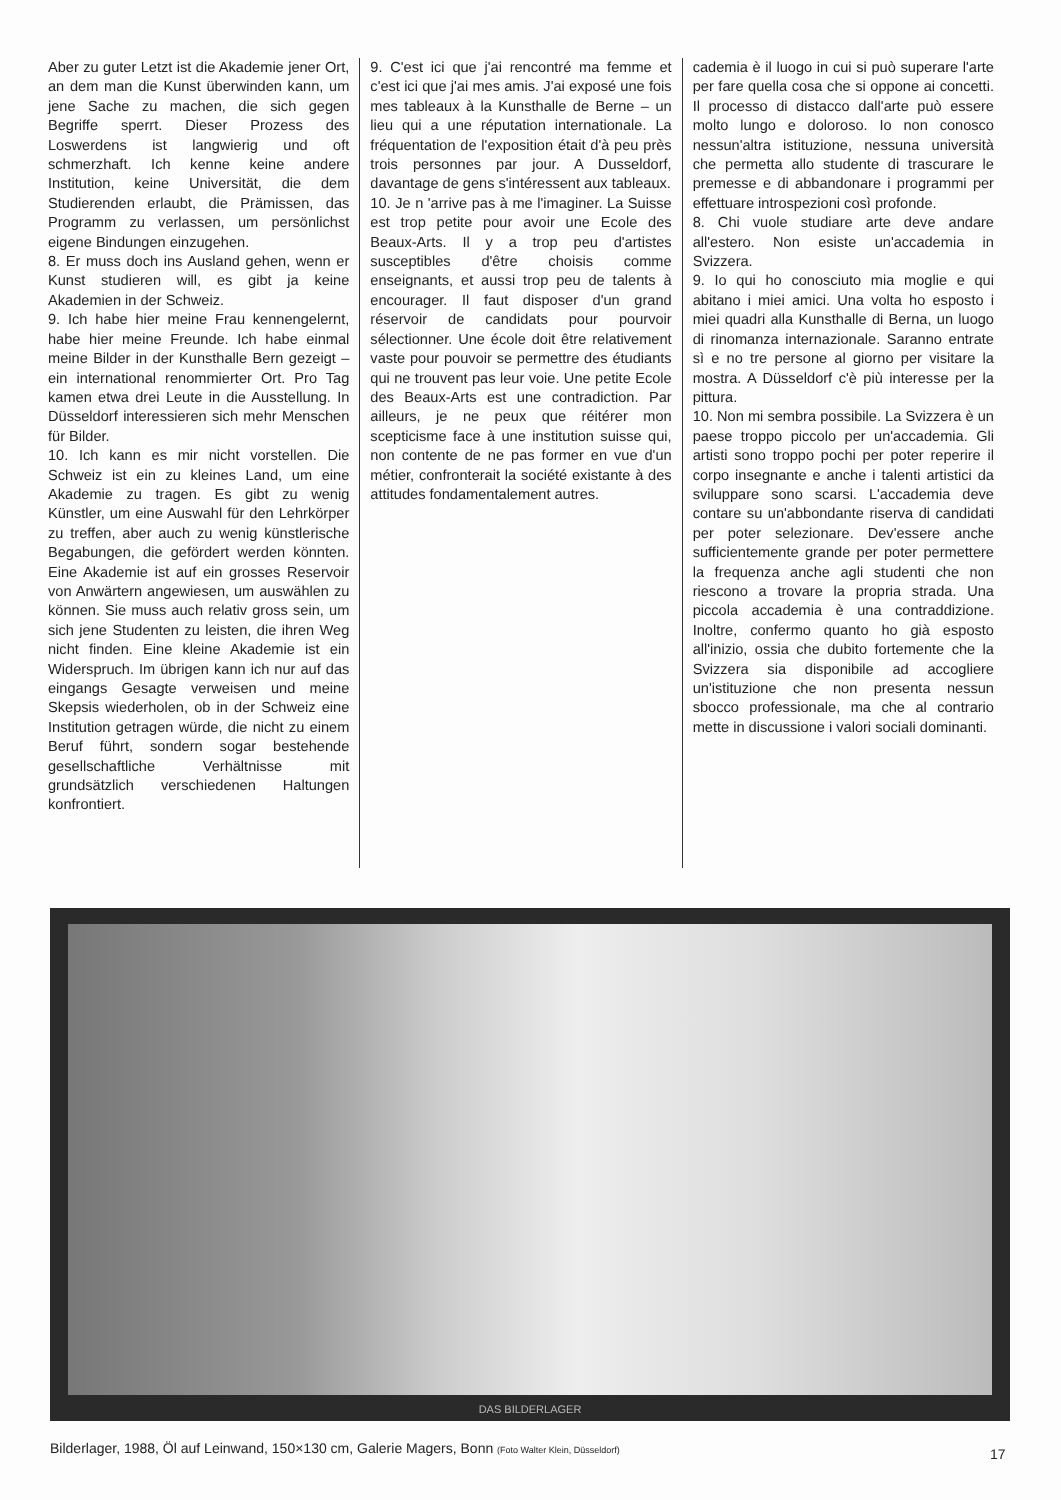Aber zu guter Letzt ist die Akademie jener Ort, an dem man die Kunst überwinden kann, um jene Sache zu machen, die sich gegen Begriffe sperrt. Dieser Prozess des Loswerdens ist langwierig und oft schmerzhaft. Ich kenne keine andere Institution, keine Universität, die dem Studierenden erlaubt, die Prämissen, das Programm zu verlassen, um persönlichst eigene Bindungen einzugehen.
8. Er muss doch ins Ausland gehen, wenn er Kunst studieren will, es gibt ja keine Akademien in der Schweiz.
9. Ich habe hier meine Frau kennengelernt, habe hier meine Freunde. Ich habe einmal meine Bilder in der Kunsthalle Bern gezeigt – ein international renommierter Ort. Pro Tag kamen etwa drei Leute in die Ausstellung. In Düsseldorf interessieren sich mehr Menschen für Bilder.
10. Ich kann es mir nicht vorstellen. Die Schweiz ist ein zu kleines Land, um eine Akademie zu tragen. Es gibt zu wenig Künstler, um eine Auswahl für den Lehrkörper zu treffen, aber auch zu wenig künstlerische Begabungen, die gefördert werden könnten. Eine Akademie ist auf ein grosses Reservoir von Anwärtern angewiesen, um auswählen zu können. Sie muss auch relativ gross sein, um sich jene Studenten zu leisten, die ihren Weg nicht finden. Eine kleine Akademie ist ein Widerspruch. Im übrigen kann ich nur auf das eingangs Gesagte verweisen und meine Skepsis wiederholen, ob in der Schweiz eine Institution getragen würde, die nicht zu einem Beruf führt, sondern sogar bestehende gesellschaftliche Verhältnisse mit grundsätzlich verschiedenen Haltungen konfrontiert.
9. C'est ici que j'ai rencontré ma femme et c'est ici que j'ai mes amis. J'ai exposé une fois mes tableaux à la Kunsthalle de Berne – un lieu qui a une réputation internationale. La fréquentation de l'exposition était d'à peu près trois personnes par jour. A Dusseldorf, davantage de gens s'intéressent aux tableaux.
10. Je n 'arrive pas à me l'imaginer. La Suisse est trop petite pour avoir une Ecole des Beaux-Arts. Il y a trop peu d'artistes susceptibles d'être choisis comme enseignants, et aussi trop peu de talents à encourager. Il faut disposer d'un grand réservoir de candidats pour pourvoir sélectionner. Une école doit être relativement vaste pour pouvoir se permettre des étudiants qui ne trouvent pas leur voie. Une petite Ecole des Beaux-Arts est une contradiction. Par ailleurs, je ne peux que réitérer mon scepticisme face à une institution suisse qui, non contente de ne pas former en vue d'un métier, confronterait la société existante à des attitudes fondamentalement autres.
cademia è il luogo in cui si può superare l'arte per fare quella cosa che si oppone ai concetti. Il processo di distacco dall'arte può essere molto lungo e doloroso. Io non conosco nessun'altra istituzione, nessuna università che permetta allo studente di trascurare le premesse e di abbandonare i programmi per effettuare introspezioni così profonde.
8. Chi vuole studiare arte deve andare all'estero. Non esiste un'accademia in Svizzera.
9. Io qui ho conosciuto mia moglie e qui abitano i miei amici. Una volta ho esposto i miei quadri alla Kunsthalle di Berna, un luogo di rinomanza internazionale. Saranno entrate sì e no tre persone al giorno per visitare la mostra. A Düsseldorf c'è più interesse per la pittura.
10. Non mi sembra possibile. La Svizzera è un paese troppo piccolo per un'accademia. Gli artisti sono troppo pochi per poter reperire il corpo insegnante e anche i talenti artistici da sviluppare sono scarsi. L'accademia deve contare su un'abbondante riserva di candidati per poter selezionare. Dev'essere anche sufficientemente grande per poter permettere la frequenza anche agli studenti che non riescono a trovare la propria strada. Una piccola accademia è una contraddizione. Inoltre, confermo quanto ho già esposto all'inizio, ossia che dubito fortemente che la Svizzera sia disponibile ad accogliere un'istituzione che non presenta nessun sbocco professionale, ma che al contrario mette in discussione i valori sociali dominanti.
DAS BILDERLAGER
Bilderlager, 1988, Öl auf Leinwand, 150×130 cm, Galerie Magers, Bonn (Foto Walter Klein, Düsseldorf)
17